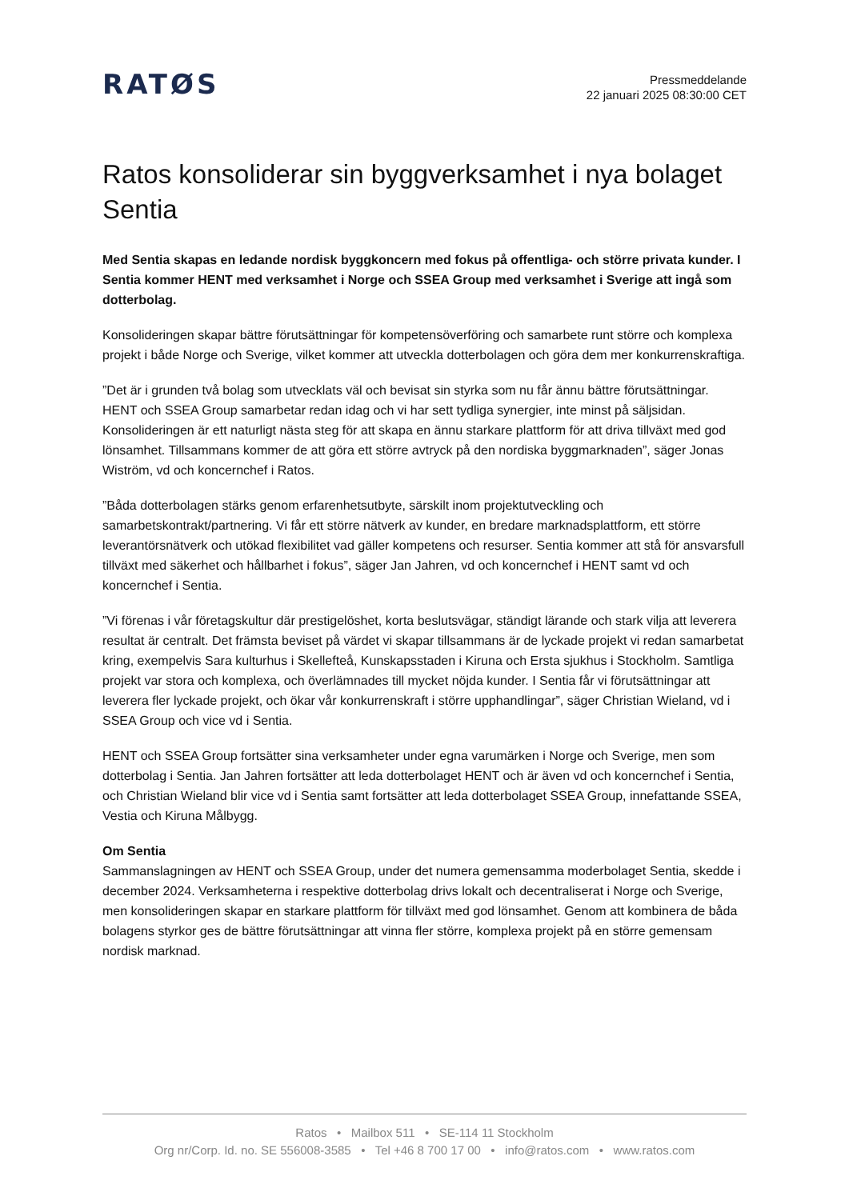RATØS
Pressmeddelande
22 januari 2025 08:30:00 CET
Ratos konsoliderar sin byggverksamhet i nya bolaget Sentia
Med Sentia skapas en ledande nordisk byggkoncern med fokus på offentliga- och större privata kunder. I Sentia kommer HENT med verksamhet i Norge och SSEA Group med verksamhet i Sverige att ingå som dotterbolag.
Konsolideringen skapar bättre förutsättningar för kompetensöverföring och samarbete runt större och komplexa projekt i både Norge och Sverige, vilket kommer att utveckla dotterbolagen och göra dem mer konkurrenskraftiga.
”Det är i grunden två bolag som utvecklats väl och bevisat sin styrka som nu får ännu bättre förutsättningar. HENT och SSEA Group samarbetar redan idag och vi har sett tydliga synergier, inte minst på säljsidan. Konsolideringen är ett naturligt nästa steg för att skapa en ännu starkare plattform för att driva tillväxt med god lönsamhet. Tillsammans kommer de att göra ett större avtryck på den nordiska byggmarknaden”, säger Jonas Wiström, vd och koncernchef i Ratos.
”Båda dotterbolagen stärks genom erfarenhetsutbyte, särskilt inom projektutveckling och samarbetskontrakt/partnering. Vi får ett större nätverk av kunder, en bredare marknadsplattform, ett större leverantörsnätverk och utökad flexibilitet vad gäller kompetens och resurser. Sentia kommer att stå för ansvarsfull tillväxt med säkerhet och hållbarhet i fokus”, säger Jan Jahren, vd och koncernchef i HENT samt vd och koncernchef i Sentia.
”Vi förenas i vår företagskultur där prestigelöshet, korta beslutsvägar, ständigt lärande och stark vilja att leverera resultat är centralt. Det främsta beviset på värdet vi skapar tillsammans är de lyckade projekt vi redan samarbetat kring, exempelvis Sara kulturhus i Skellefteå, Kunskapsstaden i Kiruna och Ersta sjukhus i Stockholm. Samtliga projekt var stora och komplexa, och överlämnades till mycket nöjda kunder. I Sentia får vi förutsättningar att leverera fler lyckade projekt, och ökar vår konkurrenskraft i större upphandlingar”, säger Christian Wieland, vd i SSEA Group och vice vd i Sentia.
HENT och SSEA Group fortsätter sina verksamheter under egna varumärken i Norge och Sverige, men som dotterbolag i Sentia. Jan Jahren fortsätter att leda dotterbolaget HENT och är även vd och koncernchef i Sentia, och Christian Wieland blir vice vd i Sentia samt fortsätter att leda dotterbolaget SSEA Group, innefattande SSEA, Vestia och Kiruna Målbygg.
Om Sentia
Sammanslagningen av HENT och SSEA Group, under det numera gemensamma moderbolaget Sentia, skedde i december 2024. Verksamheterna i respektive dotterbolag drivs lokalt och decentraliserat i Norge och Sverige, men konsolideringen skapar en starkare plattform för tillväxt med god lönsamhet. Genom att kombinera de båda bolagens styrkor ges de bättre förutsättningar att vinna fler större, komplexa projekt på en större gemensam nordisk marknad.
Ratos • Mailbox 511 • SE-114 11 Stockholm
Org nr/Corp. Id. no. SE 556008-3585 • Tel +46 8 700 17 00 • info@ratos.com • www.ratos.com